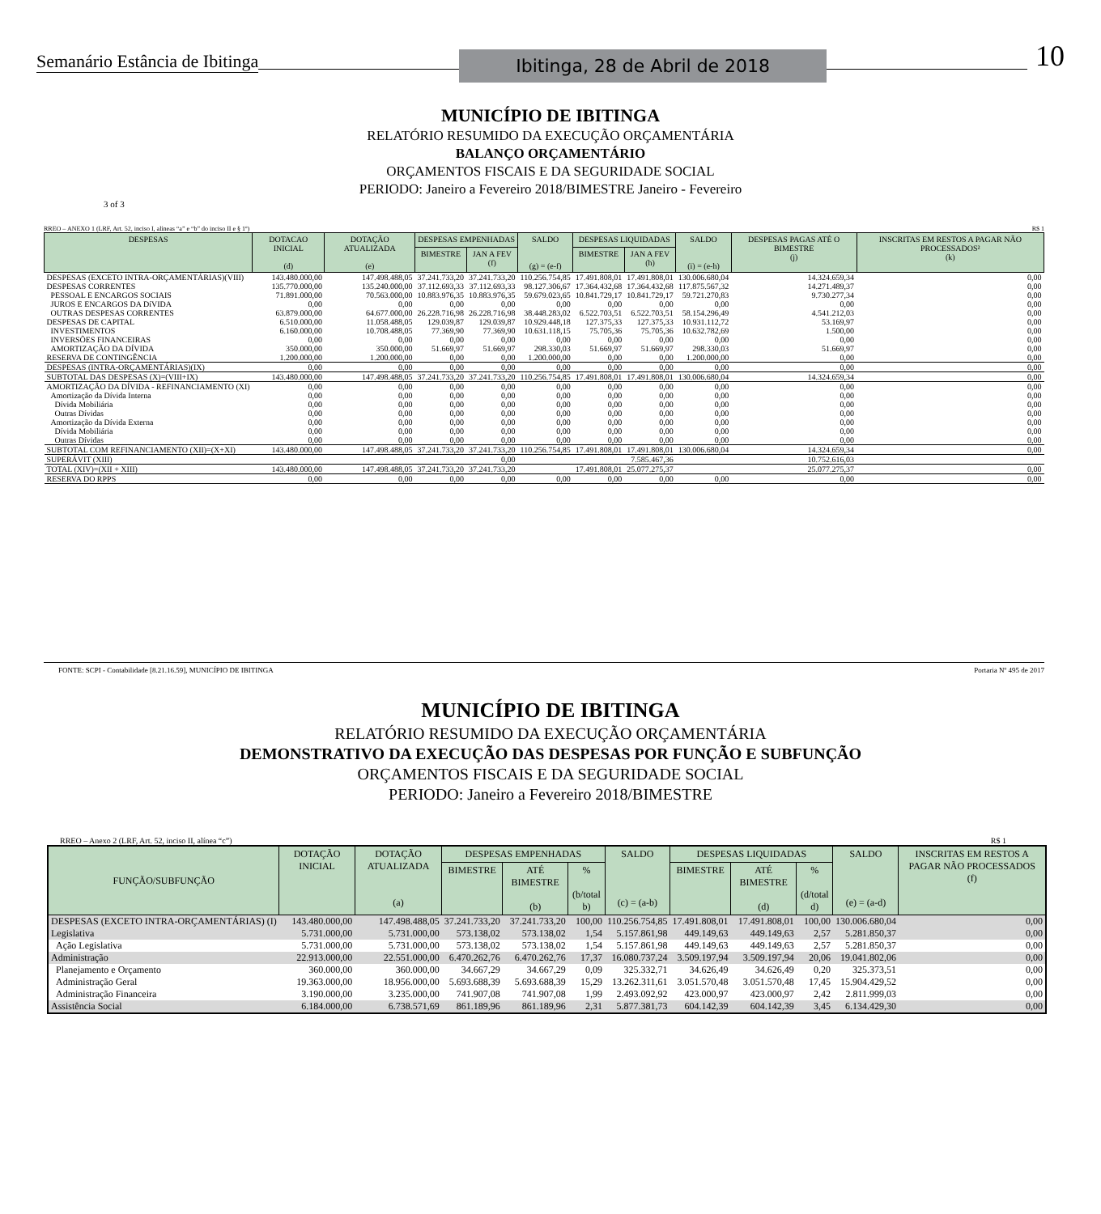Semanário Estância de Ibitinga Ibitinga, 28 de Abril de 2018 10
MUNICÍPIO DE IBITINGA
RELATÓRIO RESUMIDO DA EXECUÇÃO ORÇAMENTÁRIA
BALANÇO ORÇAMENTÁRIO
ORÇAMENTOS FISCAIS E DA SEGURIDADE SOCIAL
PERIODO: Janeiro a Fevereiro 2018/BIMESTRE Janeiro - Fevereiro
3 of 3
RREO – ANEXO 1 (LRF, Art. 52, inciso I, alíneas “a” e “b” do inciso II e § 1º) R$ 1
| DESPESAS | DOTACAO INICIAL (d) | DOTAÇÃO ATUALIZADA (e) | DESPESAS EMPENHADAS | | SALDO (g) = (e-f) | DESPESAS LIQUIDADAS | | SALDO (i) = (e-h) | DESPESAS PAGAS ATÉ O BIMESTRE (j) | INSCRITAS EM RESTOS A PAGAR NÃO PROCESSADOS² (k) |
| --- | --- | --- | --- | --- | --- | --- | --- | --- | --- | --- |
| | | | BIMESTRE | JAN A FEV (f) | | BIMESTRE | JAN A FEV (h) | | | |
| DESPESAS (EXCETO INTRA-ORÇAMENTÁRIAS)(VIII) | 143.480.000,00 | 147.498.488,05 | 37.241.733,20 | 37.241.733,20 | 110.256.754,85 | 17.491.808,01 | 17.491.808,01 | 130.006.680,04 | 14.324.659,34 | 0,00 |
| DESPESAS CORRENTES | 135.770.000,00 | 135.240.000,00 | 37.112.693,33 | 37.112.693,33 | 98.127.306,67 | 17.364.432,68 | 17.364.432,68 | 117.875.567,32 | 14.271.489,37 | 0,00 |
| PESSOAL E ENCARGOS SOCIAIS | 71.891.000,00 | 70.563.000,00 | 10.883.976,35 | 10.883.976,35 | 59.679.023,65 | 10.841.729,17 | 10.841.729,17 | 59.721.270,83 | 9.730.277,34 | 0,00 |
| JUROS E ENCARGOS DA DíVIDA | 0,00 | 0,00 | 0,00 | 0,00 | 0,00 | 0,00 | 0,00 | 0,00 | 0,00 | 0,00 |
| OUTRAS DESPESAS CORRENTES | 63.879.000,00 | 64.677.000,00 | 26.228.716,98 | 26.228.716,98 | 38.448.283,02 | 6.522.703,51 | 6.522.703,51 | 58.154.296,49 | 4.541.212,03 | 0,00 |
| DESPESAS DE CAPITAL | 6.510.000,00 | 11.058.488,05 | 129.039,87 | 129.039,87 | 10.929.448,18 | 127.375,33 | 127.375,33 | 10.931.112,72 | 53.169,97 | 0,00 |
| INVESTIMENTOS | 6.160.000,00 | 10.708.488,05 | 77.369,90 | 77.369,90 | 10.631.118,15 | 75.705,36 | 75.705,36 | 10.632.782,69 | 1.500,00 | 0,00 |
| INVERSÕES FINANCEIRAS | 0,00 | 0,00 | 0,00 | 0,00 | 0,00 | 0,00 | 0,00 | 0,00 | 0,00 | 0,00 |
| AMORTIZAÇÃO DA DÍVIDA | 350.000,00 | 350.000,00 | 51.669,97 | 51.669,97 | 298.330,03 | 51.669,97 | 51.669,97 | 298.330,03 | 51.669,97 | 0,00 |
| RESERVA DE CONTINGÊNCIA | 1.200.000,00 | 1.200.000,00 | 0,00 | 0,00 | 1.200.000,00 | 0,00 | 0,00 | 1.200.000,00 | 0,00 | 0,00 |
| DESPESAS (INTRA-ORÇAMENTÁRIAS)(IX) | 0,00 | 0,00 | 0,00 | 0,00 | 0,00 | 0,00 | 0,00 | 0,00 | 0,00 | 0,00 |
| SUBTOTAL DAS DESPESAS (X)=(VIII+IX) | 143.480.000,00 | 147.498.488,05 | 37.241.733,20 | 37.241.733,20 | 110.256.754,85 | 17.491.808,01 | 17.491.808,01 | 130.006.680,04 | 14.324.659,34 | 0,00 |
| AMORTIZAÇÃO DA DÍVIDA - REFINANCIAMENTO (XI) | 0,00 | 0,00 | 0,00 | 0,00 | 0,00 | 0,00 | 0,00 | 0,00 | 0,00 | 0,00 |
| Amortização da Dívida Interna | 0,00 | 0,00 | 0,00 | 0,00 | 0,00 | 0,00 | 0,00 | 0,00 | 0,00 | 0,00 |
| Dívida Mobiliária | 0,00 | 0,00 | 0,00 | 0,00 | 0,00 | 0,00 | 0,00 | 0,00 | 0,00 | 0,00 |
| Outras Dívidas | 0,00 | 0,00 | 0,00 | 0,00 | 0,00 | 0,00 | 0,00 | 0,00 | 0,00 | 0,00 |
| Amortização da Dívida Externa | 0,00 | 0,00 | 0,00 | 0,00 | 0,00 | 0,00 | 0,00 | 0,00 | 0,00 | 0,00 |
| Dívida Mobiliária | 0,00 | 0,00 | 0,00 | 0,00 | 0,00 | 0,00 | 0,00 | 0,00 | 0,00 | 0,00 |
| Outras Dívidas | 0,00 | 0,00 | 0,00 | 0,00 | 0,00 | 0,00 | 0,00 | 0,00 | 0,00 | 0,00 |
| SUBTOTAL COM REFINANCIAMENTO (XII)=(X+XI) | 143.480.000,00 | 147.498.488,05 | 37.241.733,20 | 37.241.733,20 | 110.256.754,85 | 17.491.808,01 | 17.491.808,01 | 130.006.680,04 | 14.324.659,34 | 0,00 |
| SUPERÁVIT (XIII) | | | | 0,00 | | | 7.585.467,36 | | 10.752.616,03 | |
| TOTAL (XIV)=(XII + XIII) | 143.480.000,00 | 147.498.488,05 | 37.241.733,20 | 37.241.733,20 | | 17.491.808,01 | 25.077.275,37 | | 25.077.275,37 | 0,00 |
| RESERVA DO RPPS | 0,00 | 0,00 | 0,00 | 0,00 | 0,00 | 0,00 | 0,00 | 0,00 | 0,00 | 0,00 |
FONTE: SCPI - Contabilidade [8.21.16.59], MUNICÍPIO DE IBITINGA Portaria Nº 495 de 2017
MUNICÍPIO DE IBITINGA
RELATÓRIO RESUMIDO DA EXECUÇÃO ORÇAMENTÁRIA
DEMONSTRATIVO DA EXECUÇÃO DAS DESPESAS POR FUNÇÃO E SUBFUNÇÃO
ORÇAMENTOS FISCAIS E DA SEGURIDADE SOCIAL
PERIODO: Janeiro a Fevereiro 2018/BIMESTRE
RREO – Anexo 2 (LRF, Art. 52, inciso II, alínea “c”) R$ 1
| FUNÇÃO/SUBFUNÇÃO | DOTAÇÃO INICIAL | DOTAÇÃO ATUALIZADA (a) | DESPESAS EMPENHADAS | | | SALDO (c) = (a-b) | DESPESAS LIQUIDADAS | | | SALDO (e) = (a-d) | INSCRITAS EM RESTOS A PAGAR NÃO PROCESSADOS (f) |
| --- | --- | --- | --- | --- | --- | --- | --- | --- | --- | --- | --- |
| | | | BIMESTRE | ATÉ BIMESTRE (b) | % (b/total b) | | BIMESTRE | ATÉ BIMESTRE (d) | % (d/total d) | | |
| DESPESAS (EXCETO INTRA-ORÇAMENTÁRIAS) (I) | 143.480.000,00 | 147.498.488,05 | 37.241.733,20 | 37.241.733,20 | 100,00 | 110.256.754,85 | 17.491.808,01 | 17.491.808,01 | 100,00 | 130.006.680,04 | 0,00 |
| Legislativa | 5.731.000,00 | 5.731.000,00 | 573.138,02 | 573.138,02 | 1,54 | 5.157.861,98 | 449.149,63 | 449.149,63 | 2,57 | 5.281.850,37 | 0,00 |
| Ação Legislativa | 5.731.000,00 | 5.731.000,00 | 573.138,02 | 573.138,02 | 1,54 | 5.157.861,98 | 449.149,63 | 449.149,63 | 2,57 | 5.281.850,37 | 0,00 |
| Administração | 22.913.000,00 | 22.551.000,00 | 6.470.262,76 | 6.470.262,76 | 17,37 | 16.080.737,24 | 3.509.197,94 | 3.509.197,94 | 20,06 | 19.041.802,06 | 0,00 |
| Planejamento e Orçamento | 360.000,00 | 360.000,00 | 34.667,29 | 34.667,29 | 0,09 | 325.332,71 | 34.626,49 | 34.626,49 | 0,20 | 325.373,51 | 0,00 |
| Administração Geral | 19.363.000,00 | 18.956.000,00 | 5.693.688,39 | 5.693.688,39 | 15,29 | 13.262.311,61 | 3.051.570,48 | 3.051.570,48 | 17,45 | 15.904.429,52 | 0,00 |
| Administração Financeira | 3.190.000,00 | 3.235.000,00 | 741.907,08 | 741.907,08 | 1,99 | 2.493.092,92 | 423.000,97 | 423.000,97 | 2,42 | 2.811.999,03 | 0,00 |
| Assistência Social | 6.184.000,00 | 6.738.571,69 | 861.189,96 | 861.189,96 | 2,31 | 5.877.381,73 | 604.142,39 | 604.142,39 | 3,45 | 6.134.429,30 | 0,00 |